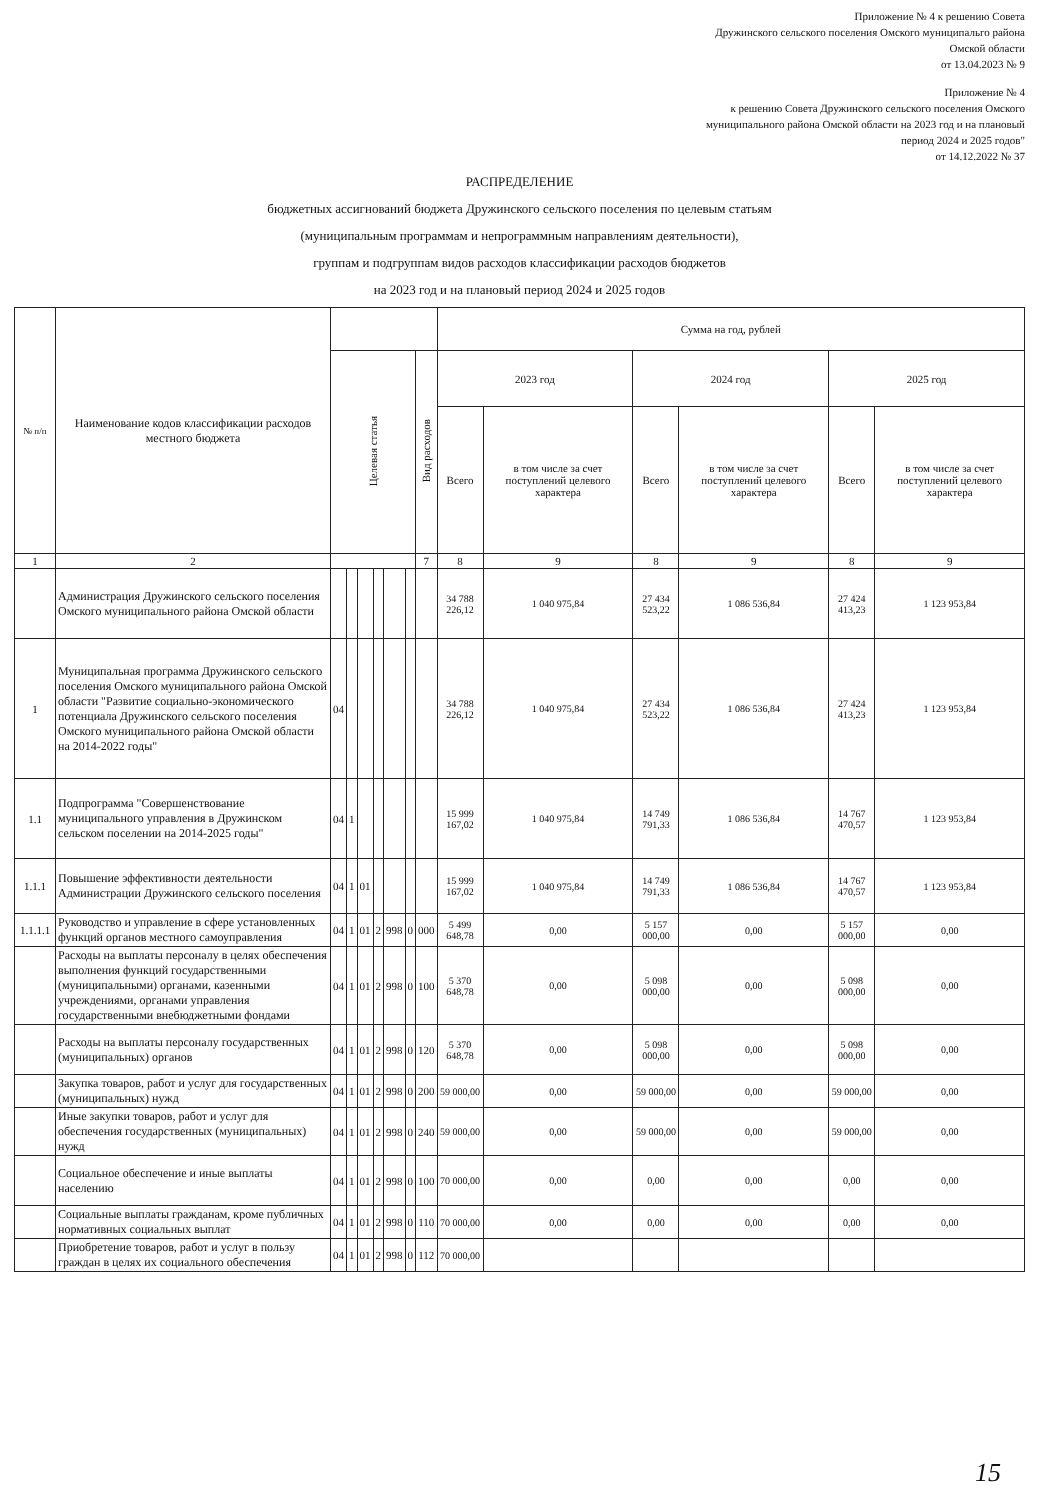Приложение № 4 к решению Совета
Дружинского сельского поселения Омского муниципальго района
Омской области
от 13.04.2023 № 9
Приложение № 4
к решению Совета Дружинского сельского поселения Омского
муниципального района Омской области на 2023 год и на плановый
период 2024 и 2025 годов"
от 14.12.2022 № 37
РАСПРЕДЕЛЕНИЕ
бюджетных ассигнований бюджета Дружинского сельского поселения по целевым статьям
(муниципальным программам и непрограммным направлениям деятельности),
группам и подгруппам видов расходов классификации расходов бюджетов
на 2023 год и на плановый период 2024 и 2025 годов
| № п/п | Наименование кодов классификации расходов местного бюджета | | | | | | | | Сумма на год, рублей | | | | | |
| --- | --- | --- | --- | --- | --- | --- | --- | --- | --- | --- | --- | --- | --- | --- |
| | | Целевая статья | | | | | | Вид расходов | 2023 год | | 2024 год | | 2025 год | |
| | | | | | | | | | Всего | в том числе за счет поступлений целевого характера | Всего | в том числе за счет поступлений целевого характера | Всего | в том числе за счет поступлений целевого характера |
| 1 | 2 | | | | | | | 7 | 8 | 9 | 8 | 9 | 8 | 9 |
| | Администрация Дружинского сельского поселения Омского муниципального района Омской области | | | | | | | | 34 788 226,12 | 1 040 975,84 | 27 434 523,22 | 1 086 536,84 | 27 424 413,23 | 1 123 953,84 |
| 1 | Муниципальная программа Дружинского сельского поселения Омского муниципального района Омской области "Развитие социально-экономического потенциала Дружинского сельского поселения Омского муниципального района Омской области на 2014-2022 годы" | 04 | | | | | | | 34 788 226,12 | 1 040 975,84 | 27 434 523,22 | 1 086 536,84 | 27 424 413,23 | 1 123 953,84 |
| 1.1 | Подпрограмма "Совершенствование муниципального управления в Дружинском сельском поселении на 2014-2025 годы" | 04 | 1 | | | | | | 15 999 167,02 | 1 040 975,84 | 14 749 791,33 | 1 086 536,84 | 14 767 470,57 | 1 123 953,84 |
| 1.1.1 | Повышение эффективности деятельности Администрации Дружинского сельского поселения | 04 | 1 | 01 | | | | | 15 999 167,02 | 1 040 975,84 | 14 749 791,33 | 1 086 536,84 | 14 767 470,57 | 1 123 953,84 |
| 1.1.1.1 | Руководство и управление в сфере установленных функций органов местного самоуправления | 04 | 1 | 01 | 2 | 998 | 0 | 000 | 5 499 648,78 | 0,00 | 5 157 000,00 | 0,00 | 5 157 000,00 | 0,00 |
| | Расходы на выплаты персоналу в целях обеспечения выполнения функций государственными (муниципальными) органами, казенными учреждениями, органами управления государственными внебюджетными фондами | 04 | 1 | 01 | 2 | 998 | 0 | 100 | 5 370 648,78 | 0,00 | 5 098 000,00 | 0,00 | 5 098 000,00 | 0,00 |
| | Расходы на выплаты персоналу государственных (муниципальных) органов | 04 | 1 | 01 | 2 | 998 | 0 | 120 | 5 370 648,78 | 0,00 | 5 098 000,00 | 0,00 | 5 098 000,00 | 0,00 |
| | Закупка товаров, работ и услуг для государственных (муниципальных) нужд | 04 | 1 | 01 | 2 | 998 | 0 | 200 | 59 000,00 | 0,00 | 59 000,00 | 0,00 | 59 000,00 | 0,00 |
| | Иные закупки товаров, работ и услуг для обеспечения государственных (муниципальных) нужд | 04 | 1 | 01 | 2 | 998 | 0 | 240 | 59 000,00 | 0,00 | 59 000,00 | 0,00 | 59 000,00 | 0,00 |
| | Социальное обеспечение и иные выплаты населению | 04 | 1 | 01 | 2 | 998 | 0 | 100 | 70 000,00 | 0,00 | 0,00 | 0,00 | 0,00 | 0,00 |
| | Социальные выплаты гражданам, кроме публичных нормативных социальных выплат | 04 | 1 | 01 | 2 | 998 | 0 | 110 | 70 000,00 | 0,00 | 0,00 | 0,00 | 0,00 | 0,00 |
| | Приобретение товаров, работ и услуг в пользу граждан в целях их социального обеспечения | 04 | 1 | 01 | 2 | 998 | 0 | 112 | 70 000,00 | | | | | |
15